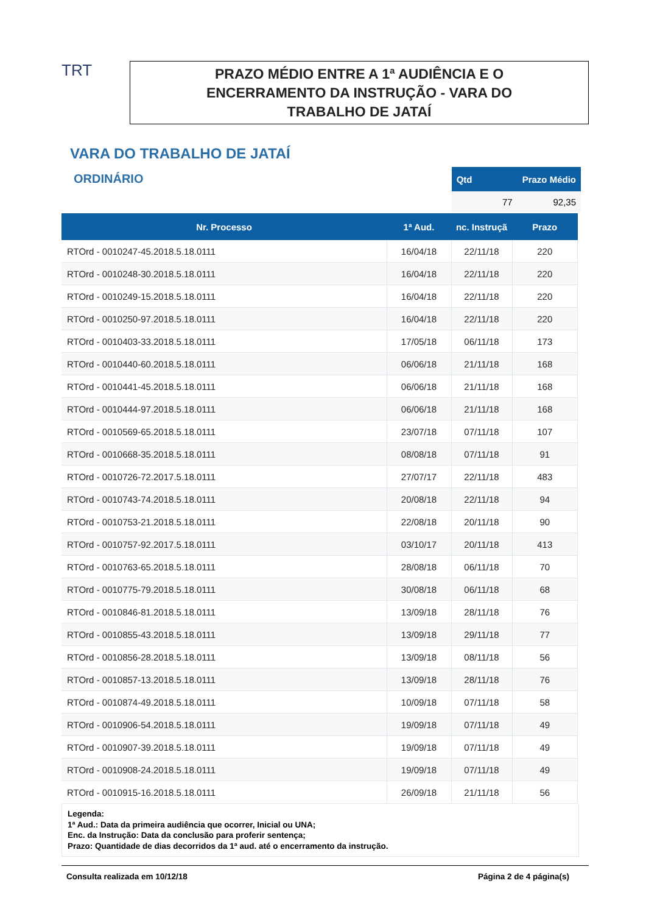TRT
PRAZO MÉDIO ENTRE A 1ª AUDIÊNCIA E O
ENCERRAMENTO DA INSTRUÇÃO - VARA DO
TRABALHO DE JATAÍ
VARA DO TRABALHO DE JATAÍ
ORDINÁRIO
| Qtd | Prazo Médio |
| --- | --- |
| 77 | 92,35 |
| Nr. Processo | 1ª Aud. | nc. Instruçã | Prazo |
| --- | --- | --- | --- |
| RTOrd - 0010247-45.2018.5.18.0111 | 16/04/18 | 22/11/18 | 220 |
| RTOrd - 0010248-30.2018.5.18.0111 | 16/04/18 | 22/11/18 | 220 |
| RTOrd - 0010249-15.2018.5.18.0111 | 16/04/18 | 22/11/18 | 220 |
| RTOrd - 0010250-97.2018.5.18.0111 | 16/04/18 | 22/11/18 | 220 |
| RTOrd - 0010403-33.2018.5.18.0111 | 17/05/18 | 06/11/18 | 173 |
| RTOrd - 0010440-60.2018.5.18.0111 | 06/06/18 | 21/11/18 | 168 |
| RTOrd - 0010441-45.2018.5.18.0111 | 06/06/18 | 21/11/18 | 168 |
| RTOrd - 0010444-97.2018.5.18.0111 | 06/06/18 | 21/11/18 | 168 |
| RTOrd - 0010569-65.2018.5.18.0111 | 23/07/18 | 07/11/18 | 107 |
| RTOrd - 0010668-35.2018.5.18.0111 | 08/08/18 | 07/11/18 | 91 |
| RTOrd - 0010726-72.2017.5.18.0111 | 27/07/17 | 22/11/18 | 483 |
| RTOrd - 0010743-74.2018.5.18.0111 | 20/08/18 | 22/11/18 | 94 |
| RTOrd - 0010753-21.2018.5.18.0111 | 22/08/18 | 20/11/18 | 90 |
| RTOrd - 0010757-92.2017.5.18.0111 | 03/10/17 | 20/11/18 | 413 |
| RTOrd - 0010763-65.2018.5.18.0111 | 28/08/18 | 06/11/18 | 70 |
| RTOrd - 0010775-79.2018.5.18.0111 | 30/08/18 | 06/11/18 | 68 |
| RTOrd - 0010846-81.2018.5.18.0111 | 13/09/18 | 28/11/18 | 76 |
| RTOrd - 0010855-43.2018.5.18.0111 | 13/09/18 | 29/11/18 | 77 |
| RTOrd - 0010856-28.2018.5.18.0111 | 13/09/18 | 08/11/18 | 56 |
| RTOrd - 0010857-13.2018.5.18.0111 | 13/09/18 | 28/11/18 | 76 |
| RTOrd - 0010874-49.2018.5.18.0111 | 10/09/18 | 07/11/18 | 58 |
| RTOrd - 0010906-54.2018.5.18.0111 | 19/09/18 | 07/11/18 | 49 |
| RTOrd - 0010907-39.2018.5.18.0111 | 19/09/18 | 07/11/18 | 49 |
| RTOrd - 0010908-24.2018.5.18.0111 | 19/09/18 | 07/11/18 | 49 |
| RTOrd - 0010915-16.2018.5.18.0111 | 26/09/18 | 21/11/18 | 56 |
Legenda:
1ª Aud.: Data da primeira audiência que ocorrer, Inicial ou UNA;
Enc. da Instrução: Data da conclusão para proferir sentença;
Prazo: Quantidade de dias decorridos da 1ª aud. até o encerramento da instrução.
Consulta realizada em 10/12/18 Página 2 de 4 página(s)